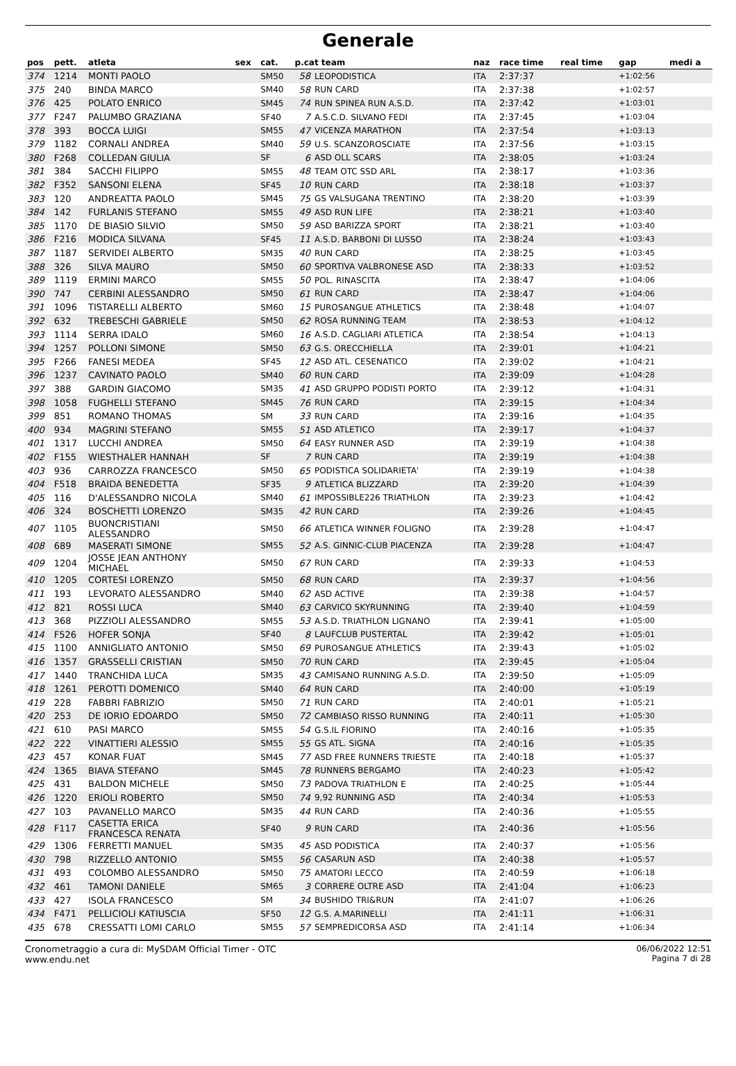Generale
| pos | pett. | atleta | sex | cat. | p.cat team | | naz | race time | real time | gap | medi a |
| --- | --- | --- | --- | --- | --- | --- | --- | --- | --- | --- | --- |
| 374 | 1214 | MONTI PAOLO | | SM50 | 58 | LEOPODISTICA | ITA | 2:37:37 | | +1:02:56 | |
| 375 | 240 | BINDA MARCO | | SM40 | 58 | RUN CARD | ITA | 2:37:38 | | +1:02:57 | |
| 376 | 425 | POLATO ENRICO | | SM45 | 74 | RUN SPINEA RUN A.S.D. | ITA | 2:37:42 | | +1:03:01 | |
| 377 | F247 | PALUMBO GRAZIANA | | SF40 | 7 | A.S.C.D. SILVANO FEDI | ITA | 2:37:45 | | +1:03:04 | |
| 378 | 393 | BOCCA LUIGI | | SM55 | 47 | VICENZA MARATHON | ITA | 2:37:54 | | +1:03:13 | |
| 379 | 1182 | CORNALI ANDREA | | SM40 | 59 | U.S. SCANZOROSCIATE | ITA | 2:37:56 | | +1:03:15 | |
| 380 | F268 | COLLEDAN GIULIA | | SF | 6 | ASD OLL SCARS | ITA | 2:38:05 | | +1:03:24 | |
| 381 | 384 | SACCHI FILIPPO | | SM55 | 48 | TEAM OTC SSD ARL | ITA | 2:38:17 | | +1:03:36 | |
| 382 | F352 | SANSONI ELENA | | SF45 | 10 | RUN CARD | ITA | 2:38:18 | | +1:03:37 | |
| 383 | 120 | ANDREATTA PAOLO | | SM45 | 75 | GS VALSUGANA TRENTINO | ITA | 2:38:20 | | +1:03:39 | |
| 384 | 142 | FURLANIS STEFANO | | SM55 | 49 | ASD RUN LIFE | ITA | 2:38:21 | | +1:03:40 | |
| 385 | 1170 | DE BIASIO SILVIO | | SM50 | 59 | ASD BARIZZA SPORT | ITA | 2:38:21 | | +1:03:40 | |
| 386 | F216 | MODICA SILVANA | | SF45 | 11 | A.S.D. BARBONI DI LUSSO | ITA | 2:38:24 | | +1:03:43 | |
| 387 | 1187 | SERVIDEI ALBERTO | | SM35 | 40 | RUN CARD | ITA | 2:38:25 | | +1:03:45 | |
| 388 | 326 | SILVA MAURO | | SM50 | 60 | SPORTIVA VALBRONESE ASD | ITA | 2:38:33 | | +1:03:52 | |
| 389 | 1119 | ERMINI MARCO | | SM55 | 50 | POL. RINASCITA | ITA | 2:38:47 | | +1:04:06 | |
| 390 | 747 | CERBINI ALESSANDRO | | SM50 | 61 | RUN CARD | ITA | 2:38:47 | | +1:04:06 | |
| 391 | 1096 | TISTARELLI ALBERTO | | SM60 | 15 | PUROSANGUE ATHLETICS | ITA | 2:38:48 | | +1:04:07 | |
| 392 | 632 | TREBESCHI GABRIELE | | SM50 | 62 | ROSA RUNNING TEAM | ITA | 2:38:53 | | +1:04:12 | |
| 393 | 1114 | SERRA IDALO | | SM60 | 16 | A.S.D. CAGLIARI ATLETICA | ITA | 2:38:54 | | +1:04:13 | |
| 394 | 1257 | POLLONI SIMONE | | SM50 | 63 | G.S. ORECCHIELLA | ITA | 2:39:01 | | +1:04:21 | |
| 395 | F266 | FANESI MEDEA | | SF45 | 12 | ASD ATL. CESENATICO | ITA | 2:39:02 | | +1:04:21 | |
| 396 | 1237 | CAVINATO PAOLO | | SM40 | 60 | RUN CARD | ITA | 2:39:09 | | +1:04:28 | |
| 397 | 388 | GARDIN GIACOMO | | SM35 | 41 | ASD GRUPPO PODISTI PORTO | ITA | 2:39:12 | | +1:04:31 | |
| 398 | 1058 | FUGHELLI STEFANO | | SM45 | 76 | RUN CARD | ITA | 2:39:15 | | +1:04:34 | |
| 399 | 851 | ROMANO THOMAS | | SM | 33 | RUN CARD | ITA | 2:39:16 | | +1:04:35 | |
| 400 | 934 | MAGRINI STEFANO | | SM55 | 51 | ASD ATLETICO | ITA | 2:39:17 | | +1:04:37 | |
| 401 | 1317 | LUCCHI ANDREA | | SM50 | 64 | EASY RUNNER ASD | ITA | 2:39:19 | | +1:04:38 | |
| 402 | F155 | WIESTHALER HANNAH | | SF | 7 | RUN CARD | ITA | 2:39:19 | | +1:04:38 | |
| 403 | 936 | CARROZZA FRANCESCO | | SM50 | 65 | PODISTICA SOLIDARIETA' | ITA | 2:39:19 | | +1:04:38 | |
| 404 | F518 | BRAIDA BENEDETTA | | SF35 | 9 | ATLETICA BLIZZARD | ITA | 2:39:20 | | +1:04:39 | |
| 405 | 116 | D'ALESSANDRO NICOLA | | SM40 | 61 | IMPOSSIBLE226 TRIATHLON | ITA | 2:39:23 | | +1:04:42 | |
| 406 | 324 | BOSCHETTI LORENZO | | SM35 | 42 | RUN CARD | ITA | 2:39:26 | | +1:04:45 | |
| 407 | 1105 | BUONCRISTIANI ALESSANDRO | | SM50 | 66 | ATLETICA WINNER FOLIGNO | ITA | 2:39:28 | | +1:04:47 | |
| 408 | 689 | MASERATI SIMONE | | SM55 | 52 | A.S. GINNIC-CLUB PIACENZA | ITA | 2:39:28 | | +1:04:47 | |
| 409 | 1204 | JOSSE JEAN ANTHONY MICHAEL | | SM50 | 67 | RUN CARD | ITA | 2:39:33 | | +1:04:53 | |
| 410 | 1205 | CORTESI LORENZO | | SM50 | 68 | RUN CARD | ITA | 2:39:37 | | +1:04:56 | |
| 411 | 193 | LEVORATO ALESSANDRO | | SM40 | 62 | ASD ACTIVE | ITA | 2:39:38 | | +1:04:57 | |
| 412 | 821 | ROSSI LUCA | | SM40 | 63 | CARVICO SKYRUNNING | ITA | 2:39:40 | | +1:04:59 | |
| 413 | 368 | PIZZIOLI ALESSANDRO | | SM55 | 53 | A.S.D. TRIATHLON LIGNANO | ITA | 2:39:41 | | +1:05:00 | |
| 414 | F526 | HOFER SONJA | | SF40 | 8 | LAUFCLUB PUSTERTAL | ITA | 2:39:42 | | +1:05:01 | |
| 415 | 1100 | ANNIGLIATO ANTONIO | | SM50 | 69 | PUROSANGUE ATHLETICS | ITA | 2:39:43 | | +1:05:02 | |
| 416 | 1357 | GRASSELLI CRISTIAN | | SM50 | 70 | RUN CARD | ITA | 2:39:45 | | +1:05:04 | |
| 417 | 1440 | TRANCHIDA LUCA | | SM35 | 43 | CAMISANO RUNNING A.S.D. | ITA | 2:39:50 | | +1:05:09 | |
| 418 | 1261 | PEROTTI DOMENICO | | SM40 | 64 | RUN CARD | ITA | 2:40:00 | | +1:05:19 | |
| 419 | 228 | FABBRI FABRIZIO | | SM50 | 71 | RUN CARD | ITA | 2:40:01 | | +1:05:21 | |
| 420 | 253 | DE IORIO EDOARDO | | SM50 | 72 | CAMBIASO RISSO RUNNING | ITA | 2:40:11 | | +1:05:30 | |
| 421 | 610 | PASI MARCO | | SM55 | 54 | G.S.IL FIORINO | ITA | 2:40:16 | | +1:05:35 | |
| 422 | 222 | VINATTIERI ALESSIO | | SM55 | 55 | GS ATL. SIGNA | ITA | 2:40:16 | | +1:05:35 | |
| 423 | 457 | KONAR FUAT | | SM45 | 77 | ASD FREE RUNNERS TRIESTE | ITA | 2:40:18 | | +1:05:37 | |
| 424 | 1365 | BIAVA STEFANO | | SM45 | 78 | RUNNERS BERGAMO | ITA | 2:40:23 | | +1:05:42 | |
| 425 | 431 | BALDON MICHELE | | SM50 | 73 | PADOVA TRIATHLON E | ITA | 2:40:25 | | +1:05:44 | |
| 426 | 1220 | ERIOLI ROBERTO | | SM50 | 74 | 9,92 RUNNING ASD | ITA | 2:40:34 | | +1:05:53 | |
| 427 | 103 | PAVANELLO MARCO | | SM35 | 44 | RUN CARD | ITA | 2:40:36 | | +1:05:55 | |
| 428 | F117 | CASETTA ERICA FRANCESCA RENATA | | SF40 | 9 | RUN CARD | ITA | 2:40:36 | | +1:05:56 | |
| 429 | 1306 | FERRETTI MANUEL | | SM35 | 45 | ASD PODISTICA | ITA | 2:40:37 | | +1:05:56 | |
| 430 | 798 | RIZZELLO ANTONIO | | SM55 | 56 | CASARUN ASD | ITA | 2:40:38 | | +1:05:57 | |
| 431 | 493 | COLOMBO ALESSANDRO | | SM50 | 75 | AMATORI LECCO | ITA | 2:40:59 | | +1:06:18 | |
| 432 | 461 | TAMONI DANIELE | | SM65 | 3 | CORRERE OLTRE ASD | ITA | 2:41:04 | | +1:06:23 | |
| 433 | 427 | ISOLA FRANCESCO | | SM | 34 | BUSHIDO TRI&RUN | ITA | 2:41:07 | | +1:06:26 | |
| 434 | F471 | PELLICIOLI KATIUSCIA | | SF50 | 12 | G.S. A.MARINELLI | ITA | 2:41:11 | | +1:06:31 | |
| 435 | 678 | CRESSATTI LOMI CARLO | | SM55 | 57 | SEMPREDICORSA ASD | ITA | 2:41:14 | | +1:06:34 | |
Cronometraggio a cura di: MySDAM Official Timer - OTC
www.endu.net
06/06/2022 12:51
Pagina 7 di 28